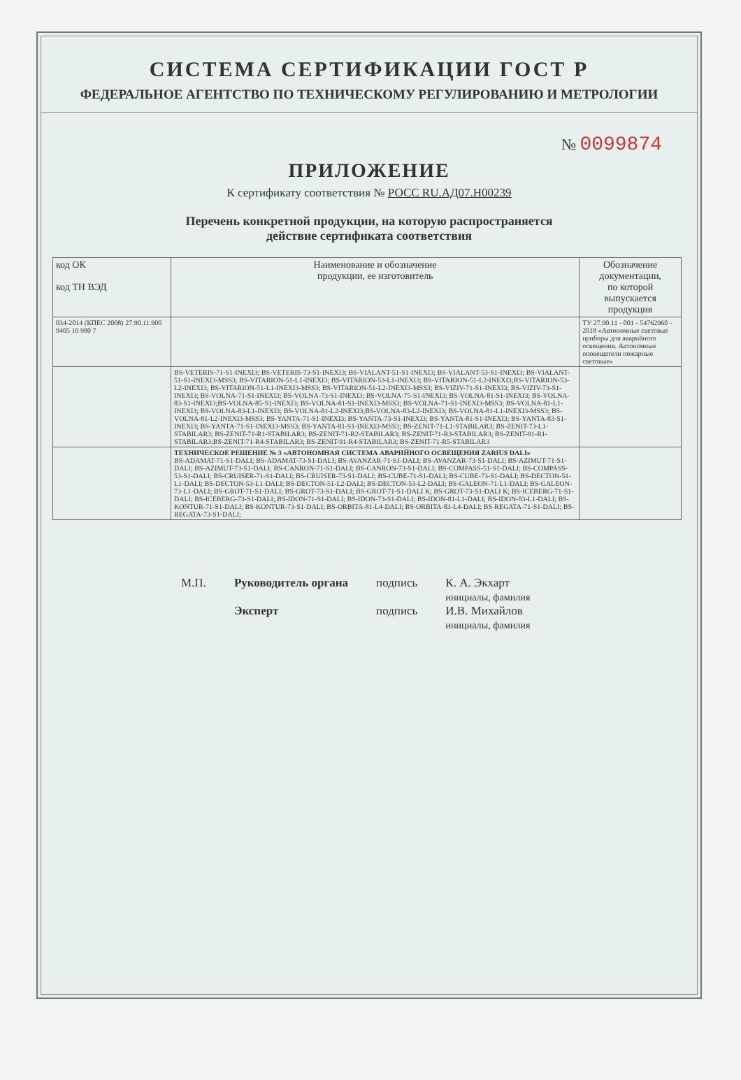СИСТЕМА СЕРТИФИКАЦИИ ГОСТ Р
ФЕДЕРАЛЬНОЕ АГЕНТСТВО ПО ТЕХНИЧЕСКОМУ РЕГУЛИРОВАНИЮ И МЕТРОЛОГИИ
№ 0099874
ПРИЛОЖЕНИЕ
К сертификату соответствия № РОСС RU.АД07.Н00239
Перечень конкретной продукции, на которую распространяется
действие сертификата соответствия
| код ОК код ТН ВЭД | Наименование и обозначение продукции, ее изготовитель | Обозначение документации, по которой выпускается продукция |
| --- | --- | --- |
| 034-2014 (КПЕС 2008) 27.90.11.900 9405 10 980 7 | | ТУ 27.90.11 - 001 - 54762960 - 2018 «Автономные световые приборы для аварийного освещения. Автономные оповещатели пожарные световые» |
| | BS-VETERIS-71-S1-INEXI3; BS-VETERIS-73-S1-INEXI3; BS-VIALANT-51-S1-INEXI3; BS-VIALANT-53-S1-INEXI3; BS-VIALANT-51-S1-INEXI3-MSS3; BS-VITARION-51-L1-INEXI3; BS-VITARION-53-L1-INEXI3; BS-VITARION-51-L2-INEXI3;BS-VITARION-53-L2-INEXI3; BS-VITARION-51-L1-INEXI3-MSS3; BS-VITARION-51-L2-INEXI3-MSS3; BS-VIZIV-71-S1-INEXI3; BS-VIZIV-73-S1-INEXI3; BS-VOLNA-71-S1-INEXI3; BS-VOLNA-73-S1-INEXI3; BS-VOLNA-75-S1-INEXI3; BS-VOLNA-81-S1-INEXI3; BS-VOLNA-83-S1-INEXI3;BS-VOLNA-85-S1-INEXI3; BS-VOLNA-81-S1-INEXI3-MSS3; BS-VOLNA-71-S1-INEXI3-MSS3; BS-VOLNA-81-L1-INEXI3; BS-VOLNA-83-L1-INEXI3; BS-VOLNA-81-L2-INEXI3;BS-VOLNA-83-L2-INEXI3; BS-VOLNA-81-L1-INEXI3-MSS3; BS-VOLNA-81-L2-INEXI3-MSS3; BS-YANTA-71-S1-INEXI3; BS-YANTA-73-S1-INEXI3; BS-YANTA-81-S1-INEXI3; BS-YANTA-83-S1-INEXI3; BS-YANTA-71-S1-INEXI3-MSS3; BS-YANTA-81-S1-INEXI3-MSS3; BS-ZENIT-71-L1-STABILAR3; BS-ZENIT-73-L1-STABILAR3; BS-ZENIT-71-R1-STABILAR3; BS-ZENIT-71-R2-STABILAR3; BS-ZENIT-71-R3-STABILAR3; BS-ZENIT-91-R1-STABILAR3;BS-ZENIT-71-R4-STABILAR3; BS-ZENIT-91-R4-STABILAR3; BS-ZENIT-71-R5-STABILAR3 | |
| | ТЕХНИЧЕСКОЕ РЕШЕНИЕ № 3 «АВТОНОМНАЯ СИСТЕМА АВАРИЙНОГО ОСВЕЩЕНИЯ ZARIUS DALI» BS-ADAMAT-71-S1-DALI; BS-ADAMAT-73-S1-DALI; BS-AVANZAR-71-S1-DALI; BS-AVANZAR-73-S1-DALI; BS-AZIMUT-71-S1-DALI; BS-AZIMUT-73-S1-DALI; BS-CANRON-71-S1-DALI; BS-CANRON-73-S1-DALI; BS-COMPASS-51-S1-DALI; BS-COMPASS-53-S1-DALI; BS-CRUISER-71-S1-DALI; BS-CRUISER-73-S1-DALI; BS-CUBE-71-S1-DALI; BS-CUBE-73-S1-DALI; BS-DECTON-51-L1-DALI; BS-DECTON-53-L1-DALI; BS-DECTON-51-L2-DALI; BS-DECTON-53-L2-DALI; BS-GALEON-71-L1-DALI; BS-GALEON-73-L1-DALI; BS-GROT-71-S1-DALI; BS-GROT-73-S1-DALI; BS-GROT-71-S1-DALI K; BS-GROT-73-S1-DALI K; BS-ICEBERG-71-S1-DALI; BS-ICEBERG-73-S1-DALI; BS-IDON-71-S1-DALI; BS-IDON-73-S1-DALI; BS-IDON-81-L1-DALI; BS-IDON-83-L1-DALI; BS-KONTUR-71-S1-DALI; BS-KONTUR-73-S1-DALI; BS-ORBITA-81-L4-DALI; BS-ORBITA-83-L4-DALI; BS-REGATA-71-S1-DALI; BS-REGATA-73-S1-DALI; | |
М.П. Руководитель органа
Эксперт
подпись
подпись
К. А. Экхарт
инициалы, фамилия
И.В. Михайлов
инициалы, фамилия